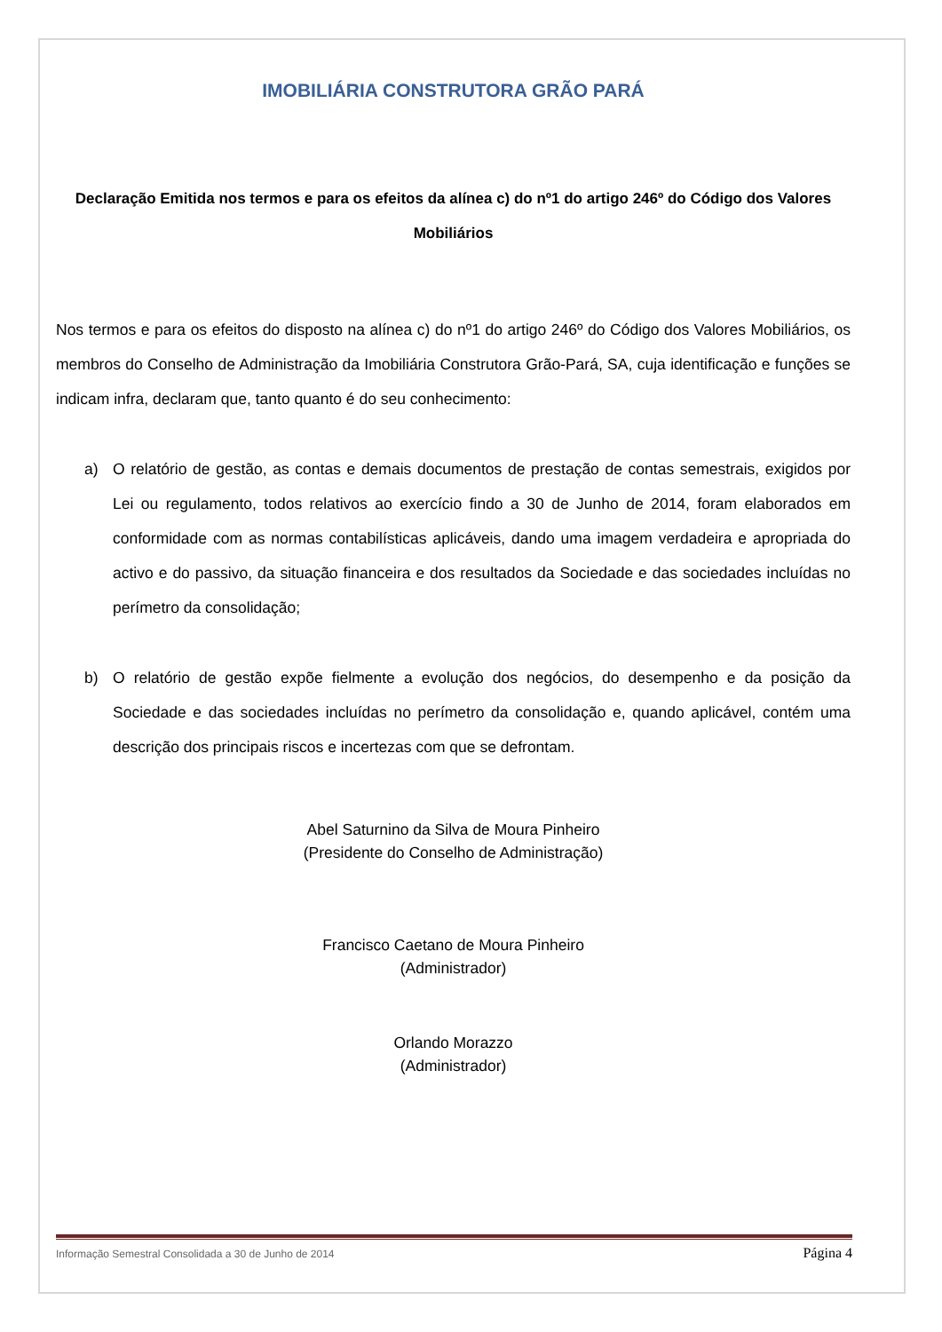IMOBILIÁRIA CONSTRUTORA GRÃO PARÁ
Declaração Emitida nos termos e para os efeitos da alínea c) do nº1 do artigo 246º do Código dos Valores Mobiliários
Nos termos e para os efeitos do disposto na alínea c) do nº1 do artigo 246º do Código dos Valores Mobiliários, os membros do Conselho de Administração da Imobiliária Construtora Grão-Pará, SA, cuja identificação e funções se indicam infra, declaram que, tanto quanto é do seu conhecimento:
a) O relatório de gestão, as contas e demais documentos de prestação de contas semestrais, exigidos por Lei ou regulamento, todos relativos ao exercício findo a 30 de Junho de 2014, foram elaborados em conformidade com as normas contabilísticas aplicáveis, dando uma imagem verdadeira e apropriada do activo e do passivo, da situação financeira e dos resultados da Sociedade e das sociedades incluídas no perímetro da consolidação;
b) O relatório de gestão expõe fielmente a evolução dos negócios, do desempenho e da posição da Sociedade e das sociedades incluídas no perímetro da consolidação e, quando aplicável, contém uma descrição dos principais riscos e incertezas com que se defrontam.
Abel Saturnino da Silva de Moura Pinheiro
(Presidente do Conselho de Administração)
Francisco Caetano de Moura Pinheiro
(Administrador)
Orlando Morazzo
(Administrador)
Informação Semestral Consolidada a 30 de Junho de 2014 Página 4